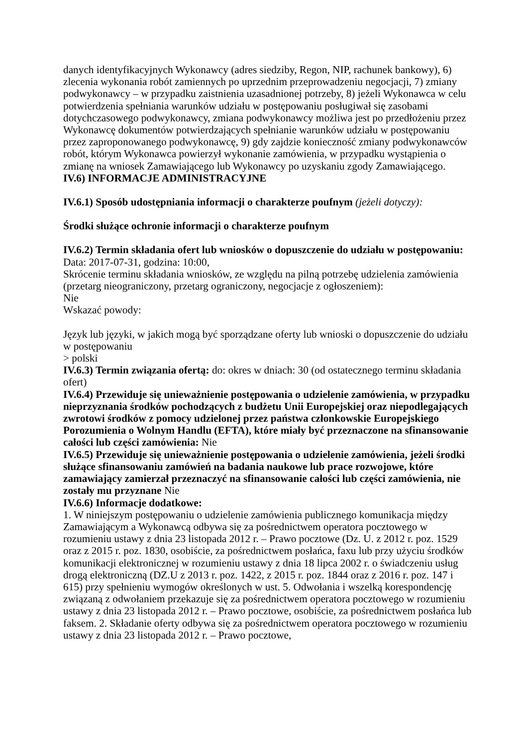danych identyfikacyjnych Wykonawcy (adres siedziby, Regon, NIP, rachunek bankowy), 6) zlecenia wykonania robót zamiennych po uprzednim przeprowadzeniu negocjacji, 7) zmiany podwykonawcy – w przypadku zaistnienia uzasadnionej potrzeby, 8) jeżeli Wykonawca w celu potwierdzenia spełniania warunków udziału w postępowaniu posługiwał się zasobami dotychczasowego podwykonawcy, zmiana podwykonawcy możliwa jest po przedłożeniu przez Wykonawcę dokumentów potwierdzających spełnianie warunków udziału w postępowaniu przez zaproponowanego podwykonawcę, 9) gdy zajdzie konieczność zmiany podwykonawców robót, którym Wykonawca powierzył wykonanie zamówienia, w przypadku wystąpienia o zmianę na wniosek Zamawiającego lub Wykonawcy po uzyskaniu zgody Zamawiającego.
IV.6) INFORMACJE ADMINISTRACYJNE
IV.6.1) Sposób udostępniania informacji o charakterze poufnym (jeżeli dotyczy):
Środki służące ochronie informacji o charakterze poufnym
IV.6.2) Termin składania ofert lub wniosków o dopuszczenie do udziału w postępowaniu:
Data: 2017-07-31, godzina: 10:00,
Skrócenie terminu składania wniosków, ze względu na pilną potrzebę udzielenia zamówienia (przetarg nieograniczony, przetarg ograniczony, negocjacje z ogłoszeniem):
Nie
Wskazać powody:
Język lub języki, w jakich mogą być sporządzane oferty lub wnioski o dopuszczenie do udziału w postępowaniu
> polski
IV.6.3) Termin związania ofertą: do: okres w dniach: 30 (od ostatecznego terminu składania ofert)
IV.6.4) Przewiduje się unieważnienie postępowania o udzielenie zamówienia, w przypadku nieprzyznania środków pochodzących z budżetu Unii Europejskiej oraz niepodlegających zwrotowi środków z pomocy udzielonej przez państwa członkowskie Europejskiego Porozumienia o Wolnym Handlu (EFTA), które miały być przeznaczone na sfinansowanie całości lub części zamówienia: Nie
IV.6.5) Przewiduje się unieważnienie postępowania o udzielenie zamówienia, jeżeli środki służące sfinansowaniu zamówień na badania naukowe lub prace rozwojowe, które zamawiający zamierzał przeznaczyć na sfinansowanie całości lub części zamówienia, nie zostały mu przyznane Nie
IV.6.6) Informacje dodatkowe:
1. W niniejszym postępowaniu o udzielenie zamówienia publicznego komunikacja między Zamawiającym a Wykonawcą odbywa się za pośrednictwem operatora pocztowego w rozumieniu ustawy z dnia 23 listopada 2012 r. – Prawo pocztowe (Dz. U. z 2012 r. poz. 1529 oraz z 2015 r. poz. 1830, osobiście, za pośrednictwem posłańca, faxu lub przy użyciu środków komunikacji elektronicznej w rozumieniu ustawy z dnia 18 lipca 2002 r. o świadczeniu usług drogą elektroniczną (DZ.U z 2013 r. poz. 1422, z 2015 r. poz. 1844 oraz z 2016 r. poz. 147 i 615) przy spełnieniu wymogów określonych w ust. 5. Odwołania i wszelką korespondencję związaną z odwołaniem przekazuje się za pośrednictwem operatora pocztowego w rozumieniu ustawy z dnia 23 listopada 2012 r. – Prawo pocztowe, osobiście, za pośrednictwem posłańca lub faksem. 2. Składanie oferty odbywa się za pośrednictwem operatora pocztowego w rozumieniu ustawy z dnia 23 listopada 2012 r. – Prawo pocztowe,